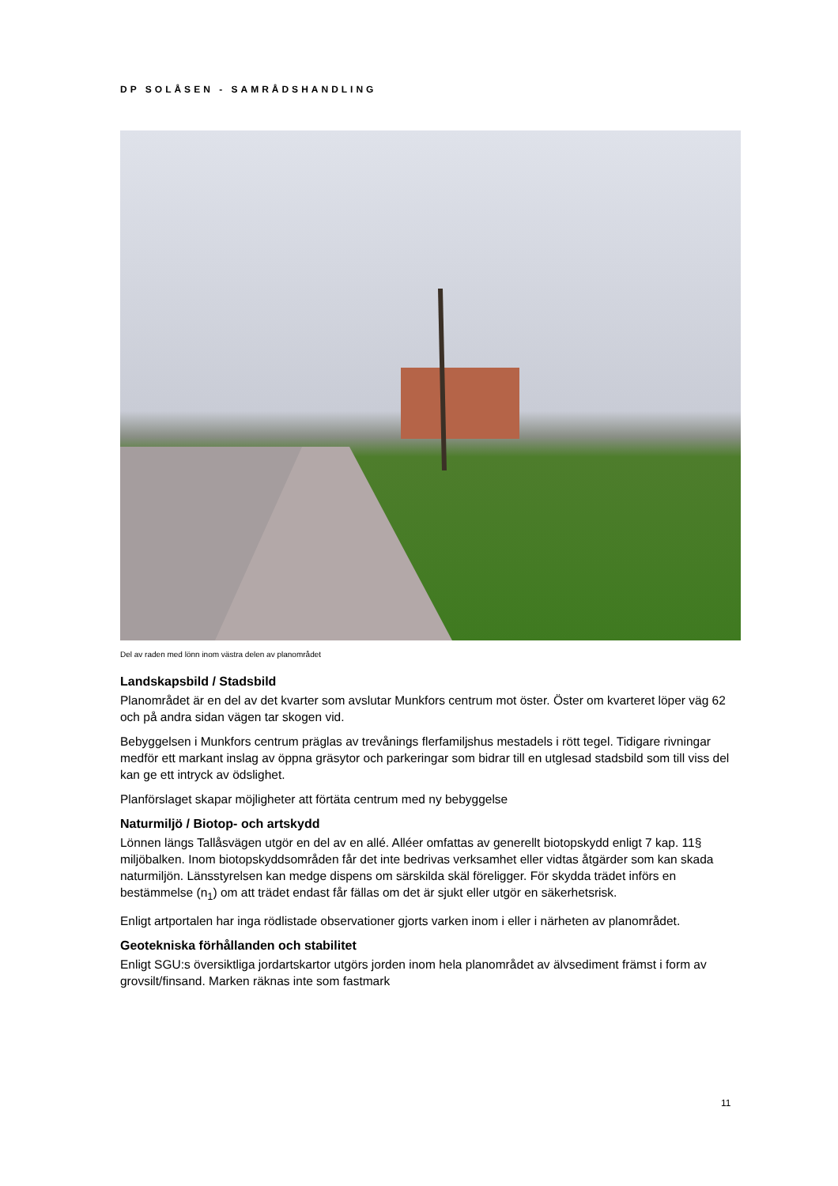DP SOLÅSEN - SAMRÅDSHANDLING
Del av raden med lönn inom västra delen av planområdet
Landskapsbild / Stadsbild
Planområdet är en del av det kvarter som avslutar Munkfors centrum mot öster. Öster om kvarteret löper väg 62 och på andra sidan vägen tar skogen vid.
Bebyggelsen i Munkfors centrum präglas av trevånings flerfamiljshus mestadels i rött tegel. Tidigare rivningar medför ett markant inslag av öppna gräsytor och parkeringar som bidrar till en utglesad stadsbild som till viss del kan ge ett intryck av ödslighet.
Planförslaget skapar möjligheter att förtäta centrum med ny bebyggelse
Naturmiljö / Biotop- och artskydd
Lönnen längs Tallåsvägen utgör en del av en allé. Alléer omfattas av generellt biotopskydd enligt 7 kap. 11§ miljöbalken. Inom biotopskyddsområden får det inte bedrivas verksamhet eller vidtas åtgärder som kan skada naturmiljön. Länsstyrelsen kan medge dispens om särskilda skäl föreligger. För skydda trädet införs en bestämmelse (n<sub>1</sub>) om att trädet endast får fällas om det är sjukt eller utgör en säkerhetsrisk.
Enligt artportalen har inga rödlistade observationer gjorts varken inom i eller i närheten av planområdet.
Geotekniska förhållanden och stabilitet
Enligt SGU:s översiktliga jordartskartor utgörs jorden inom hela planområdet av älvsediment främst i form av grovsilt/finsand. Marken räknas inte som fastmark
11